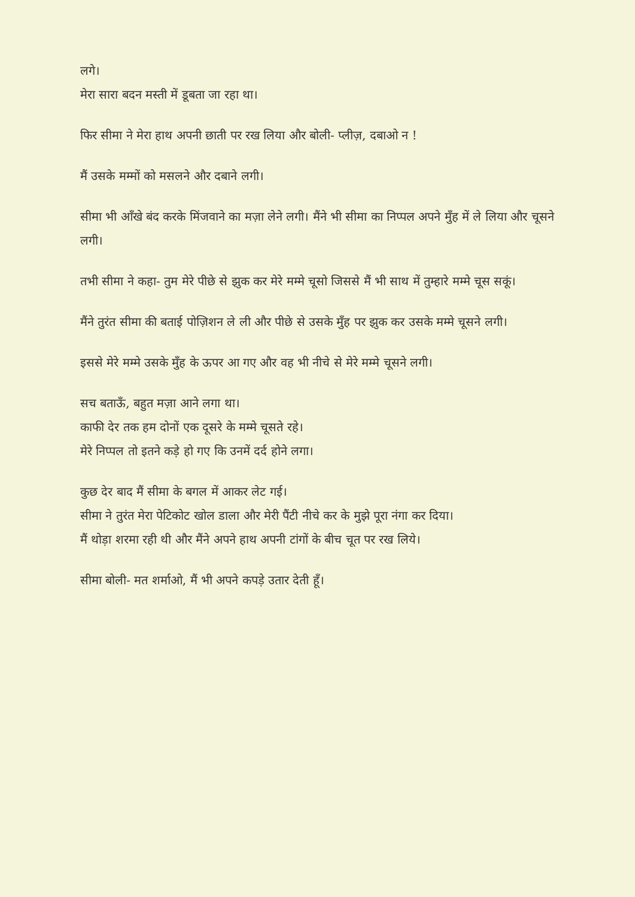लगे।
मेरा सारा बदन मस्ती में डूबता जा रहा था।
फिर सीमा ने मेरा हाथ अपनी छाती पर रख लिया और बोली- प्लीज़, दबाओ न !
मैं उसके मम्मों को मसलने और दबाने लगी।
सीमा भी आँखे बंद करके मिंजवाने का मज़ा लेने लगी। मैंने भी सीमा का निप्पल अपने मुँह में ले लिया और चूसने लगी।
तभी सीमा ने कहा- तुम मेरे पीछे से झुक कर मेरे मम्मे चूसो जिससे मैं भी साथ में तुम्हारे मम्मे चूस सकूं।
मैंने तुरंत सीमा की बताई पोज़िशन ले ली और पीछे से उसके मुँह पर झुक कर उसके मम्मे चूसने लगी।
इससे मेरे मम्मे उसके मुँह के ऊपर आ गए और वह भी नीचे से मेरे मम्मे चूसने लगी।
सच बताऊँ, बहुत मज़ा आने लगा था।
काफी देर तक हम दोनों एक दूसरे के मम्मे चूसते रहे।
मेरे निप्पल तो इतने कड़े हो गए कि उनमें दर्द होने लगा।
कुछ देर बाद मैं सीमा के बगल में आकर लेट गई।
सीमा ने तुरंत मेरा पेटिकोट खोल डाला और मेरी पैंटी नीचे कर के मुझे पूरा नंगा कर दिया।
मैं थोड़ा शरमा रही थी और मैंने अपने हाथ अपनी टांगों के बीच चूत पर रख लिये।
सीमा बोली- मत शर्माओ, मैं भी अपने कपड़े उतार देती हूँ।